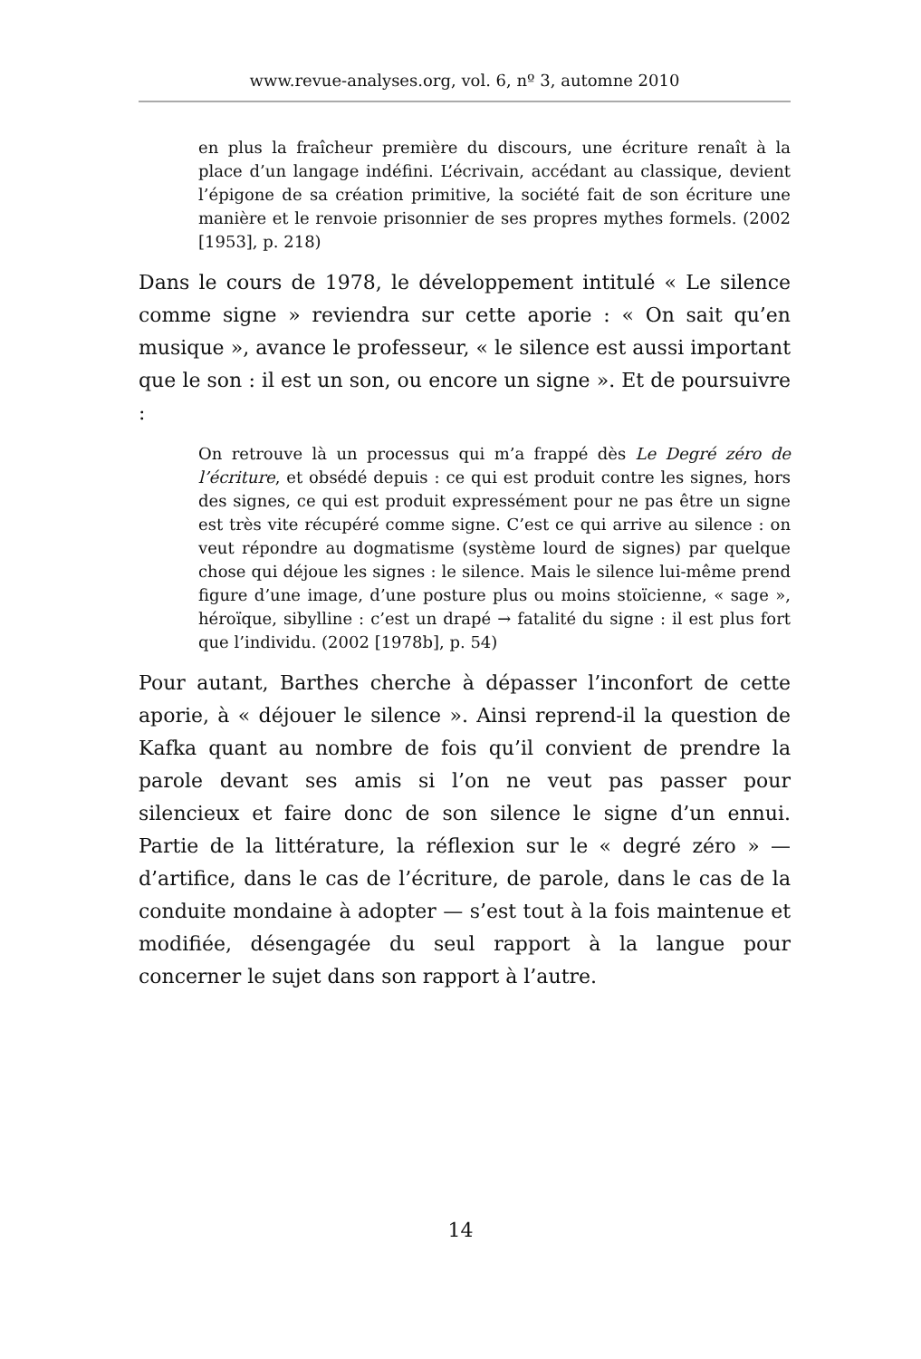www.revue-analyses.org, vol. 6, nº 3, automne 2010
en plus la fraîcheur première du discours, une écriture renaît à la place d’un langage indéfini. L’écrivain, accédant au classique, devient l’épigone de sa création primitive, la société fait de son écriture une manière et le renvoie prisonnier de ses propres mythes formels. (2002 [1953], p. 218)
Dans le cours de 1978, le développement intitulé « Le silence comme signe » reviendra sur cette aporie : « On sait qu’en musique », avance le professeur, « le silence est aussi important que le son : il est un son, ou encore un signe ». Et de poursuivre :
On retrouve là un processus qui m’a frappé dès Le Degré zéro de l’écriture, et obsédé depuis : ce qui est produit contre les signes, hors des signes, ce qui est produit expressément pour ne pas être un signe est très vite récupéré comme signe. C’est ce qui arrive au silence : on veut répondre au dogmatisme (système lourd de signes) par quelque chose qui déjoue les signes : le silence. Mais le silence lui-même prend figure d’une image, d’une posture plus ou moins stoïcienne, « sage », héroïque, sibylline : c’est un drapé → fatalité du signe : il est plus fort que l’individu. (2002 [1978b], p. 54)
Pour autant, Barthes cherche à dépasser l’inconfort de cette aporie, à « déjouer le silence ». Ainsi reprend-il la question de Kafka quant au nombre de fois qu’il convient de prendre la parole devant ses amis si l’on ne veut pas passer pour silencieux et faire donc de son silence le signe d’un ennui. Partie de la littérature, la réflexion sur le « degré zéro » — d’artifice, dans le cas de l’écriture, de parole, dans le cas de la conduite mondaine à adopter — s’est tout à la fois maintenue et modifiée, désengagée du seul rapport à la langue pour concerner le sujet dans son rapport à l’autre.
14